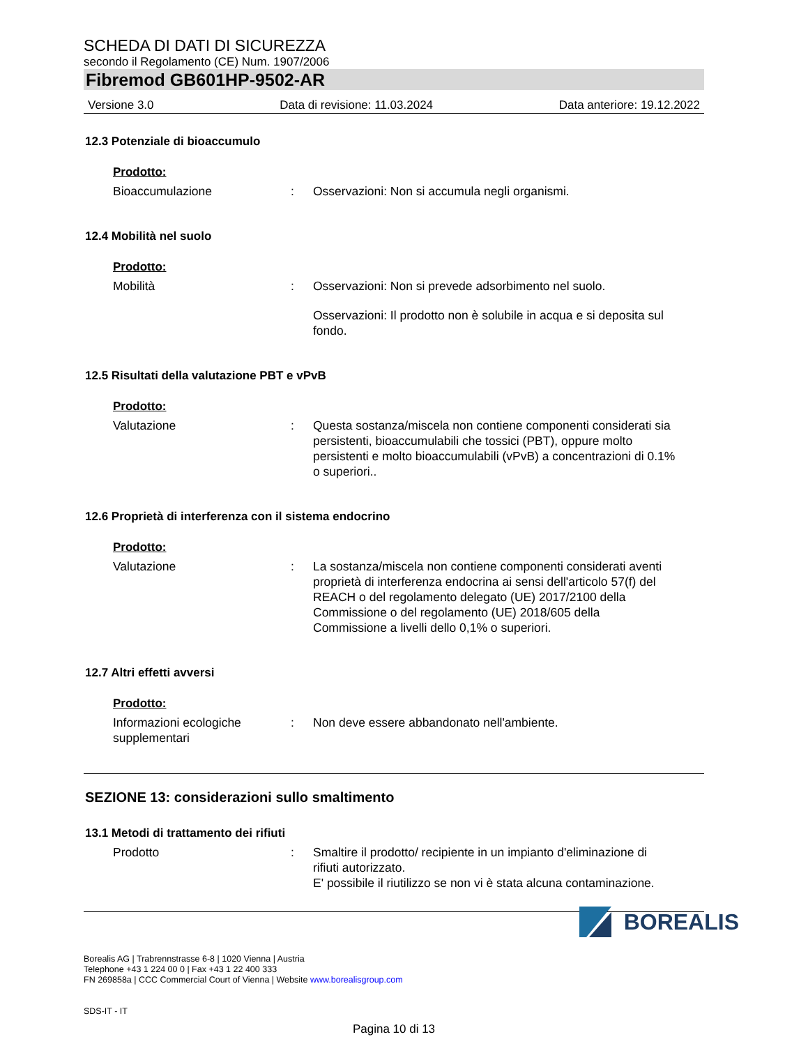SCHEDA DI DATI DI SICUREZZA
secondo il Regolamento (CE) Num. 1907/2006
Fibremod GB601HP-9502-AR
Versione 3.0 Data di revisione: 11.03.2024 Data anteriore: 19.12.2022
12.3 Potenziale di bioaccumulo
Prodotto:
Bioaccumulazione : Osservazioni: Non si accumula negli organismi.
12.4 Mobilità nel suolo
Prodotto:
Mobilità : Osservazioni: Non si prevede adsorbimento nel suolo.
Osservazioni: Il prodotto non è solubile in acqua e si deposita sul fondo.
12.5 Risultati della valutazione PBT e vPvB
Prodotto:
Valutazione : Questa sostanza/miscela non contiene componenti considerati sia persistenti, bioaccumulabili che tossici (PBT), oppure molto persistenti e molto bioaccumulabili (vPvB) a concentrazioni di 0.1% o superiori..
12.6 Proprietà di interferenza con il sistema endocrino
Prodotto:
Valutazione : La sostanza/miscela non contiene componenti considerati aventi proprietà di interferenza endocrina ai sensi dell'articolo 57(f) del REACH o del regolamento delegato (UE) 2017/2100 della Commissione o del regolamento (UE) 2018/605 della Commissione a livelli dello 0,1% o superiori.
12.7 Altri effetti avversi
Prodotto:
Informazioni ecologiche supplementari
: Non deve essere abbandonato nell'ambiente.
SEZIONE 13: considerazioni sullo smaltimento
13.1 Metodi di trattamento dei rifiuti
Prodotto : Smaltire il prodotto/ recipiente in un impianto d'eliminazione di rifiuti autorizzato.
E' possibile il riutilizzo se non vi è stata alcuna contaminazione.
Borealis AG | Trabrennstrasse 6-8 | 1020 Vienna | Austria
Telephone +43 1 224 00 0 | Fax +43 1 22 400 333
FN 269858a | CCC Commercial Court of Vienna | Website www.borealisgroup.com
SDS-IT - IT
Pagina 10 di 13
BOREALIS